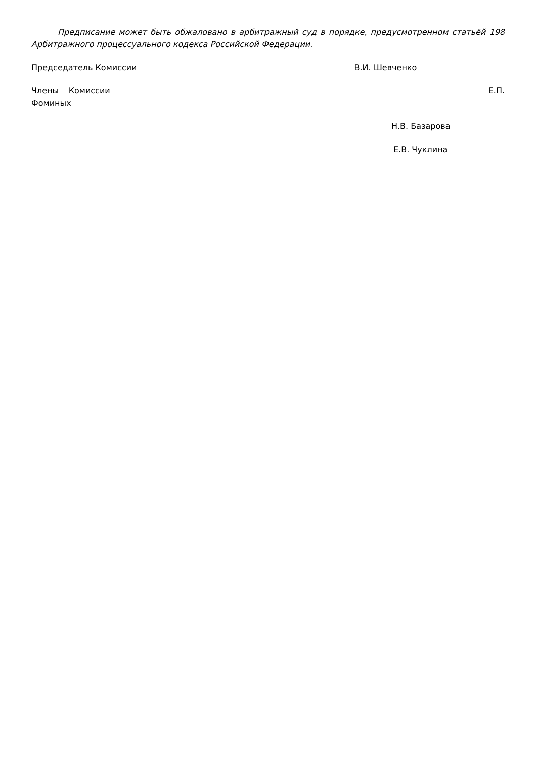Предписание может быть обжаловано в арбитражный суд в порядке, предусмотренном статьёй 198 Арбитражного процессуального кодекса Российской Федерации.
Председатель Комиссии В.И. Шевченко
Члены Комиссии Е.П. Фоминых
Н.В. Базарова
Е.В. Чуклина